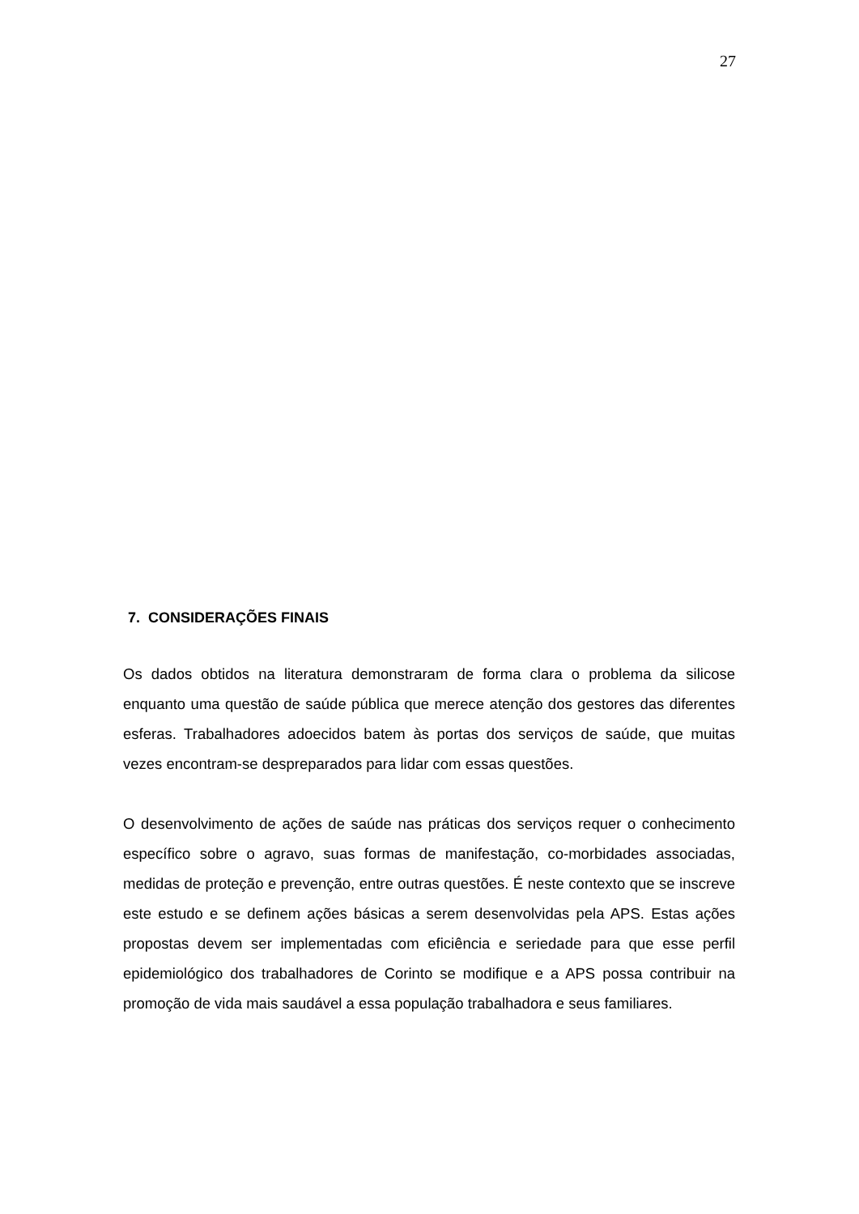27
7. CONSIDERAÇÕES FINAIS
Os dados obtidos na literatura demonstraram de forma clara o problema da silicose enquanto uma questão de saúde pública que merece atenção dos gestores das diferentes esferas. Trabalhadores adoecidos batem às portas dos serviços de saúde, que muitas vezes encontram-se despreparados para lidar com essas questões.
O desenvolvimento de ações de saúde nas práticas dos serviços requer o conhecimento específico sobre o agravo, suas formas de manifestação, co-morbidades associadas, medidas de proteção e prevenção, entre outras questões. É neste contexto que se inscreve este estudo e se definem ações básicas a serem desenvolvidas pela APS. Estas ações propostas devem ser implementadas com eficiência e seriedade para que esse perfil epidemiológico dos trabalhadores de Corinto se modifique e a APS possa contribuir na promoção de vida mais saudável a essa população trabalhadora e seus familiares.